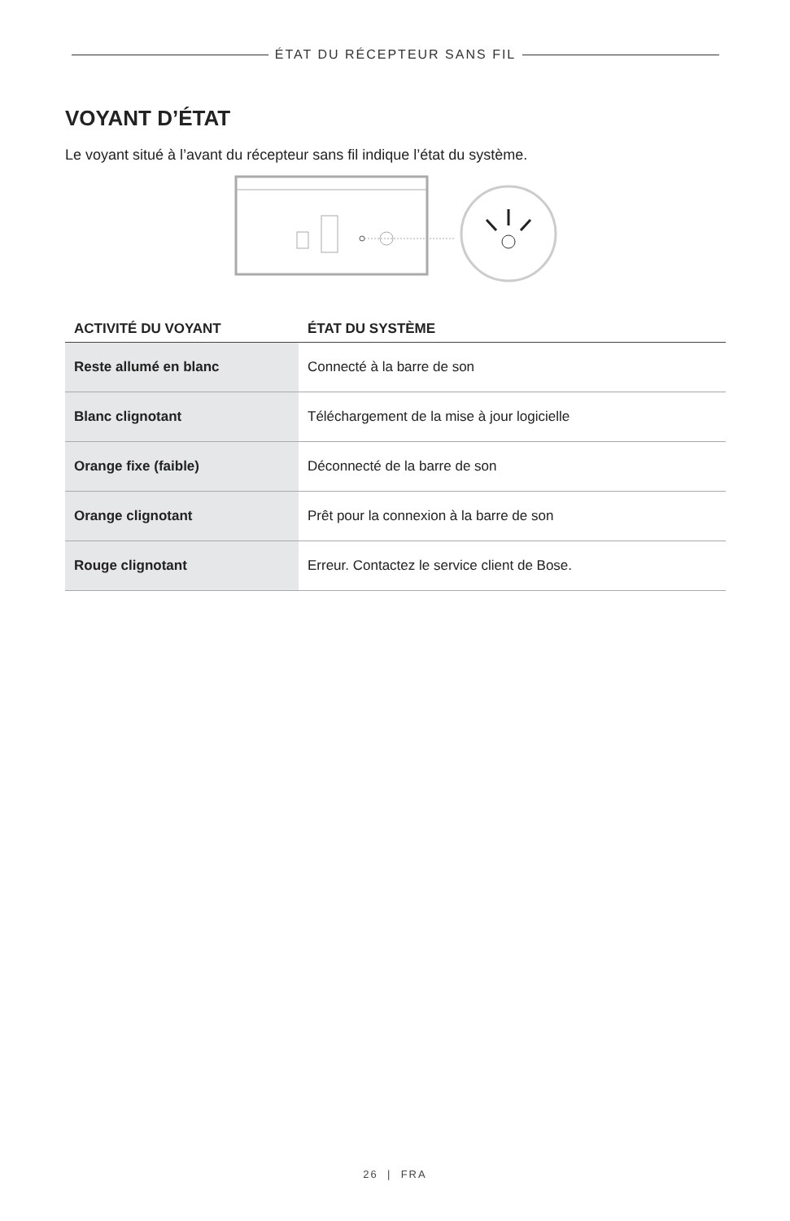ÉTAT DU RÉCEPTEUR SANS FIL
VOYANT D’ÉTAT
Le voyant situé à l’avant du récepteur sans fil indique l’état du système.
| ACTIVITÉ DU VOYANT | ÉTAT DU SYSTÈME |
| --- | --- |
| Reste allumé en blanc | Connecté à la barre de son |
| Blanc clignotant | Téléchargement de la mise à jour logicielle |
| Orange fixe (faible) | Déconnecté de la barre de son |
| Orange clignotant | Prêt pour la connexion à la barre de son |
| Rouge clignotant | Erreur. Contactez le service client de Bose. |
26 | FRA